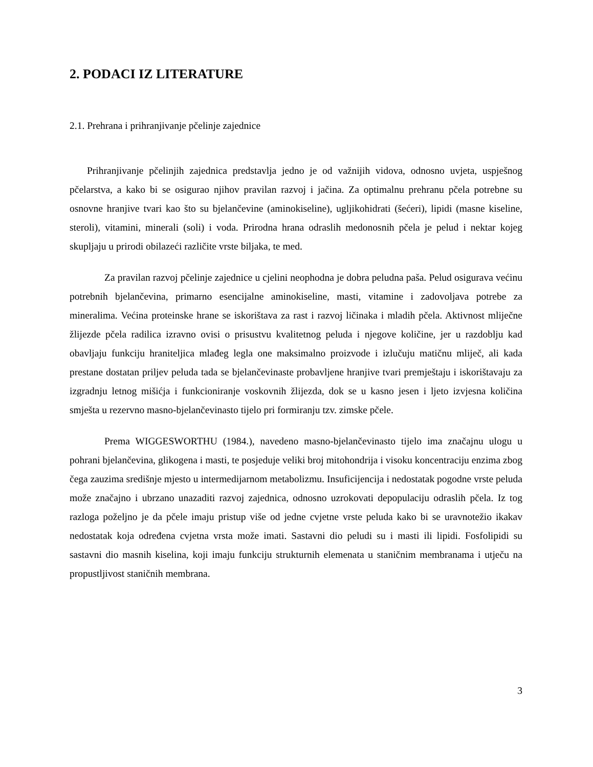2. PODACI IZ LITERATURE
2.1. Prehrana i prihranjivanje pčelinje zajednice
Prihranjivanje pčelinjih zajednica predstavlja jedno je od važnijih vidova, odnosno uvjeta, uspješnog pčelarstva, a kako bi se osigurao njihov pravilan razvoj i jačina. Za optimalnu prehranu pčela potrebne su osnovne hranjive tvari kao što su bjelančevine (aminokiseline), ugljikohidrati (šećeri), lipidi (masne kiseline, steroli), vitamini, minerali (soli) i voda. Prirodna hrana odraslih medonosnih pčela je pelud i nektar kojeg skupljaju u prirodi obilazeći različite vrste biljaka, te med.
Za pravilan razvoj pčelinje zajednice u cjelini neophodna je dobra peludna paša. Pelud osigurava većinu potrebnih bjelančevina, primarno esencijalne aminokiseline, masti, vitamine i zadovoljava potrebe za mineralima. Većina proteinske hrane se iskorištava za rast i razvoj ličinaka i mladih pčela. Aktivnost mliječne žlijezde pčela radilica izravno ovisi o prisustvu kvalitetnog peluda i njegove količine, jer u razdoblju kad obavljaju funkciju hraniteljica mlađeg legla one maksimalno proizvode i izlučuju matičnu mliječ, ali kada prestane dostatan priljev peluda tada se bjelančevinaste probavljene hranjive tvari premještaju i iskorištavaju za izgradnju letnog mišićja i funkcioniranje voskovnih žlijezda, dok se u kasno jesen i ljeto izvjesna količina smješta u rezervno masno-bjelančevinasto tijelo pri formiranju tzv. zimske pčele.
Prema WIGGESWORTHU (1984.), navedeno masno-bjelančevinasto tijelo ima značajnu ulogu u pohrani bjelančevina, glikogena i masti, te posjeduje veliki broj mitohondrija i visoku koncentraciju enzima zbog čega zauzima središnje mjesto u intermedijarnom metabolizmu. Insuficijencija i nedostatak pogodne vrste peluda može značajno i ubrzano unazaditi razvoj zajednica, odnosno uzrokovati depopulaciju odraslih pčela. Iz tog razloga poželjno je da pčele imaju pristup više od jedne cvjetne vrste peluda kako bi se uravnotežio ikakav nedostatak koja određena cvjetna vrsta može imati. Sastavni dio peludi su i masti ili lipidi. Fosfolipidi su sastavni dio masnih kiselina, koji imaju funkciju strukturnih elemenata u staničnim membranama i utječu na propustljivost staničnih membrana.
3